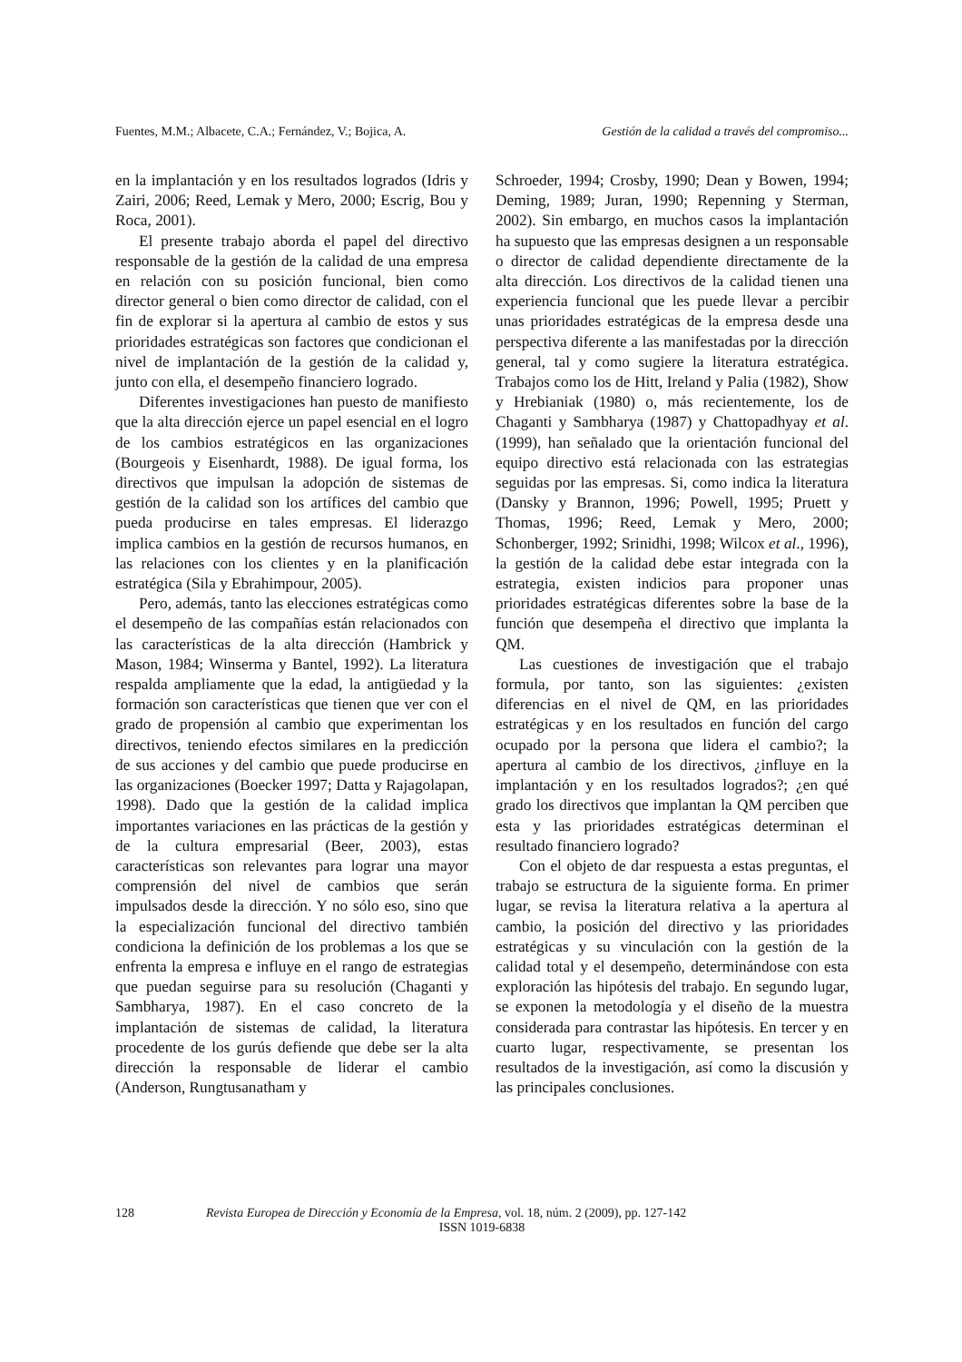Fuentes, M.M.; Albacete, C.A.; Fernández, V.; Bojica, A. Gestión de la calidad a través del compromiso...
en la implantación y en los resultados logrados (Idris y Zairi, 2006; Reed, Lemak y Mero, 2000; Escrig, Bou y Roca, 2001).
El presente trabajo aborda el papel del directivo responsable de la gestión de la calidad de una empresa en relación con su posición funcional, bien como director general o bien como director de calidad, con el fin de explorar si la apertura al cambio de estos y sus prioridades estratégicas son factores que condicionan el nivel de implantación de la gestión de la calidad y, junto con ella, el desempeño financiero logrado.
Diferentes investigaciones han puesto de manifiesto que la alta dirección ejerce un papel esencial en el logro de los cambios estratégicos en las organizaciones (Bourgeois y Eisenhardt, 1988). De igual forma, los directivos que impulsan la adopción de sistemas de gestión de la calidad son los artífices del cambio que pueda producirse en tales empresas. El liderazgo implica cambios en la gestión de recursos humanos, en las relaciones con los clientes y en la planificación estratégica (Sila y Ebrahimpour, 2005).
Pero, además, tanto las elecciones estratégicas como el desempeño de las compañías están relacionados con las características de la alta dirección (Hambrick y Mason, 1984; Winserma y Bantel, 1992). La literatura respalda ampliamente que la edad, la antigüedad y la formación son características que tienen que ver con el grado de propensión al cambio que experimentan los directivos, teniendo efectos similares en la predicción de sus acciones y del cambio que puede producirse en las organizaciones (Boecker 1997; Datta y Rajagolapan, 1998). Dado que la gestión de la calidad implica importantes variaciones en las prácticas de la gestión y de la cultura empresarial (Beer, 2003), estas características son relevantes para lograr una mayor comprensión del nivel de cambios que serán impulsados desde la dirección. Y no sólo eso, sino que la especialización funcional del directivo también condiciona la definición de los problemas a los que se enfrenta la empresa e influye en el rango de estrategias que puedan seguirse para su resolución (Chaganti y Sambharya, 1987). En el caso concreto de la implantación de sistemas de calidad, la literatura procedente de los gurús defiende que debe ser la alta dirección la responsable de liderar el cambio (Anderson, Rungtusanatham y
Schroeder, 1994; Crosby, 1990; Dean y Bowen, 1994; Deming, 1989; Juran, 1990; Repenning y Sterman, 2002). Sin embargo, en muchos casos la implantación ha supuesto que las empresas designen a un responsable o director de calidad dependiente directamente de la alta dirección. Los directivos de la calidad tienen una experiencia funcional que les puede llevar a percibir unas prioridades estratégicas de la empresa desde una perspectiva diferente a las manifestadas por la dirección general, tal y como sugiere la literatura estratégica. Trabajos como los de Hitt, Ireland y Palia (1982), Show y Hrebianiak (1980) o, más recientemente, los de Chaganti y Sambharya (1987) y Chattopadhyay et al. (1999), han señalado que la orientación funcional del equipo directivo está relacionada con las estrategias seguidas por las empresas. Si, como indica la literatura (Dansky y Brannon, 1996; Powell, 1995; Pruett y Thomas, 1996; Reed, Lemak y Mero, 2000; Schonberger, 1992; Srinidhi, 1998; Wilcox et al., 1996), la gestión de la calidad debe estar integrada con la estrategia, existen indicios para proponer unas prioridades estratégicas diferentes sobre la base de la función que desempeña el directivo que implanta la QM.
Las cuestiones de investigación que el trabajo formula, por tanto, son las siguientes: ¿existen diferencias en el nivel de QM, en las prioridades estratégicas y en los resultados en función del cargo ocupado por la persona que lidera el cambio?; la apertura al cambio de los directivos, ¿influye en la implantación y en los resultados logrados?; ¿en qué grado los directivos que implantan la QM perciben que esta y las prioridades estratégicas determinan el resultado financiero logrado?
Con el objeto de dar respuesta a estas preguntas, el trabajo se estructura de la siguiente forma. En primer lugar, se revisa la literatura relativa a la apertura al cambio, la posición del directivo y las prioridades estratégicas y su vinculación con la gestión de la calidad total y el desempeño, determinándose con esta exploración las hipótesis del trabajo. En segundo lugar, se exponen la metodología y el diseño de la muestra considerada para contrastar las hipótesis. En tercer y en cuarto lugar, respectivamente, se presentan los resultados de la investigación, así como la discusión y las principales conclusiones.
128 Revista Europea de Dirección y Economía de la Empresa, vol. 18, núm. 2 (2009), pp. 127-142
ISSN 1019-6838